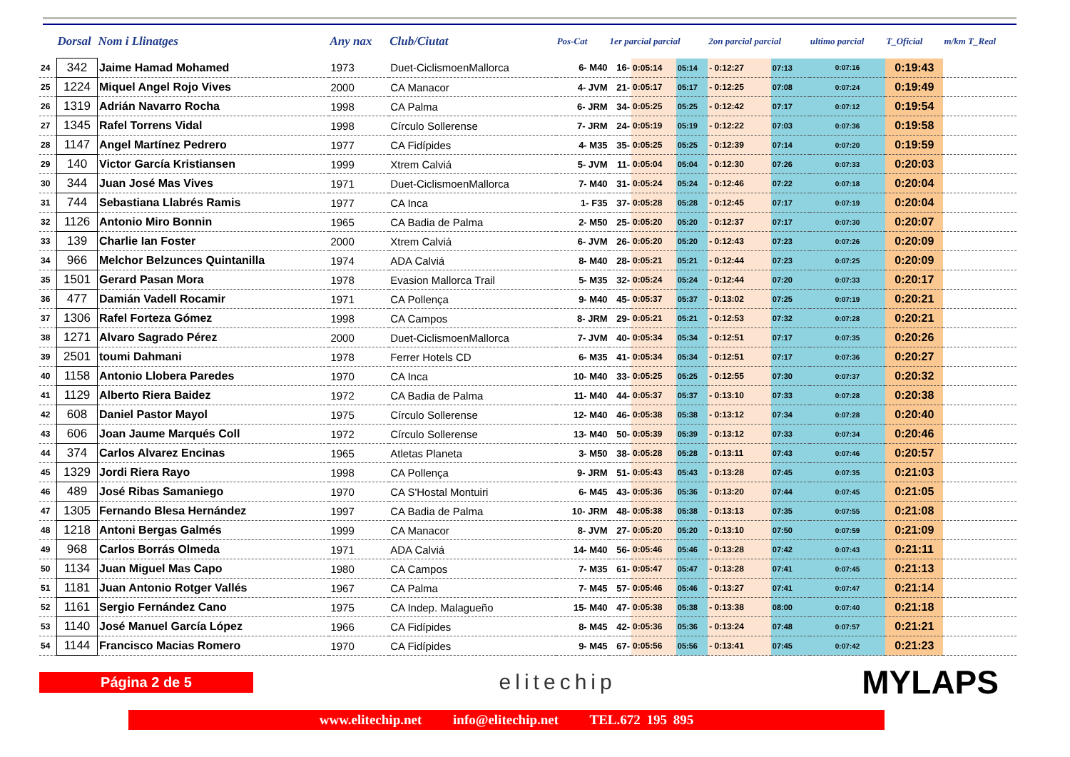| | Dorsal | Nom i Llinatges | Any nax | Club/Ciutat | Pos-Cat | 1er parcial parcial | | | 2on parcial parcial | | ultimo parcial | T_Oficial | m/km T_Real |
| --- | --- | --- | --- | --- | --- | --- | --- | --- | --- | --- | --- | --- | --- |
| 24 | 342 | Jaime Hamad Mohamed | 1973 | Duet-CiclismoenMallorca | 6- M40 | 16- | 0:05:14 | 05:14 | - 0:12:27 | 07:13 | 0:07:16 | 0:19:43 | |
| 25 | 1224 | Miquel Angel Rojo Vives | 2000 | CA Manacor | 4- JVM | 21- | 0:05:17 | 05:17 | - 0:12:25 | 07:08 | 0:07:24 | 0:19:49 | |
| 26 | 1319 | Adrián Navarro Rocha | 1998 | CA Palma | 6- JRM | 34- | 0:05:25 | 05:25 | - 0:12:42 | 07:17 | 0:07:12 | 0:19:54 | |
| 27 | 1345 | Rafel Torrens Vidal | 1998 | Círculo Sollerense | 7- JRM | 24- | 0:05:19 | 05:19 | - 0:12:22 | 07:03 | 0:07:36 | 0:19:58 | |
| 28 | 1147 | Angel Martínez Pedrero | 1977 | CA Fidípides | 4- M35 | 35- | 0:05:25 | 05:25 | - 0:12:39 | 07:14 | 0:07:20 | 0:19:59 | |
| 29 | 140 | Victor García Kristiansen | 1999 | Xtrem Calviá | 5- JVM | 11- | 0:05:04 | 05:04 | - 0:12:30 | 07:26 | 0:07:33 | 0:20:03 | |
| 30 | 344 | Juan José Mas Vives | 1971 | Duet-CiclismoenMallorca | 7- M40 | 31- | 0:05:24 | 05:24 | - 0:12:46 | 07:22 | 0:07:18 | 0:20:04 | |
| 31 | 744 | Sebastiana Llabrés Ramis | 1977 | CA Inca | 1- F35 | 37- | 0:05:28 | 05:28 | - 0:12:45 | 07:17 | 0:07:19 | 0:20:04 | |
| 32 | 1126 | Antonio Miro Bonnin | 1965 | CA Badia de Palma | 2- M50 | 25- | 0:05:20 | 05:20 | - 0:12:37 | 07:17 | 0:07:30 | 0:20:07 | |
| 33 | 139 | Charlie Ian Foster | 2000 | Xtrem Calviá | 6- JVM | 26- | 0:05:20 | 05:20 | - 0:12:43 | 07:23 | 0:07:26 | 0:20:09 | |
| 34 | 966 | Melchor Belzunces Quintanilla | 1974 | ADA Calviá | 8- M40 | 28- | 0:05:21 | 05:21 | - 0:12:44 | 07:23 | 0:07:25 | 0:20:09 | |
| 35 | 1501 | Gerard Pasan Mora | 1978 | Evasion Mallorca Trail | 5- M35 | 32- | 0:05:24 | 05:24 | - 0:12:44 | 07:20 | 0:07:33 | 0:20:17 | |
| 36 | 477 | Damián Vadell Rocamir | 1971 | CA Pollença | 9- M40 | 45- | 0:05:37 | 05:37 | - 0:13:02 | 07:25 | 0:07:19 | 0:20:21 | |
| 37 | 1306 | Rafel Forteza Gómez | 1998 | CA Campos | 8- JRM | 29- | 0:05:21 | 05:21 | - 0:12:53 | 07:32 | 0:07:28 | 0:20:21 | |
| 38 | 1271 | Alvaro Sagrado Pérez | 2000 | Duet-CiclismoenMallorca | 7- JVM | 40- | 0:05:34 | 05:34 | - 0:12:51 | 07:17 | 0:07:35 | 0:20:26 | |
| 39 | 2501 | toumi Dahmani | 1978 | Ferrer Hotels CD | 6- M35 | 41- | 0:05:34 | 05:34 | - 0:12:51 | 07:17 | 0:07:36 | 0:20:27 | |
| 40 | 1158 | Antonio Llobera Paredes | 1970 | CA Inca | 10- M40 | 33- | 0:05:25 | 05:25 | - 0:12:55 | 07:30 | 0:07:37 | 0:20:32 | |
| 41 | 1129 | Alberto Riera Baidez | 1972 | CA Badia de Palma | 11- M40 | 44- | 0:05:37 | 05:37 | - 0:13:10 | 07:33 | 0:07:28 | 0:20:38 | |
| 42 | 608 | Daniel Pastor Mayol | 1975 | Círculo Sollerense | 12- M40 | 46- | 0:05:38 | 05:38 | - 0:13:12 | 07:34 | 0:07:28 | 0:20:40 | |
| 43 | 606 | Joan Jaume Marqués Coll | 1972 | Círculo Sollerense | 13- M40 | 50- | 0:05:39 | 05:39 | - 0:13:12 | 07:33 | 0:07:34 | 0:20:46 | |
| 44 | 374 | Carlos Alvarez Encinas | 1965 | Atletas Planeta | 3- M50 | 38- | 0:05:28 | 05:28 | - 0:13:11 | 07:43 | 0:07:46 | 0:20:57 | |
| 45 | 1329 | Jordi Riera Rayo | 1998 | CA Pollença | 9- JRM | 51- | 0:05:43 | 05:43 | - 0:13:28 | 07:45 | 0:07:35 | 0:21:03 | |
| 46 | 489 | José Ribas Samaniego | 1970 | CA S'Hostal Montuiri | 6- M45 | 43- | 0:05:36 | 05:36 | - 0:13:20 | 07:44 | 0:07:45 | 0:21:05 | |
| 47 | 1305 | Fernando Blesa Hernández | 1997 | CA Badia de Palma | 10- JRM | 48- | 0:05:38 | 05:38 | - 0:13:13 | 07:35 | 0:07:55 | 0:21:08 | |
| 48 | 1218 | Antoni Bergas Galmés | 1999 | CA Manacor | 8- JVM | 27- | 0:05:20 | 05:20 | - 0:13:10 | 07:50 | 0:07:59 | 0:21:09 | |
| 49 | 968 | Carlos Borrás Olmeda | 1971 | ADA Calviá | 14- M40 | 56- | 0:05:46 | 05:46 | - 0:13:28 | 07:42 | 0:07:43 | 0:21:11 | |
| 50 | 1134 | Juan Miguel Mas Capo | 1980 | CA Campos | 7- M35 | 61- | 0:05:47 | 05:47 | - 0:13:28 | 07:41 | 0:07:45 | 0:21:13 | |
| 51 | 1181 | Juan Antonio Rotger Vallés | 1967 | CA Palma | 7- M45 | 57- | 0:05:46 | 05:46 | - 0:13:27 | 07:41 | 0:07:47 | 0:21:14 | |
| 52 | 1161 | Sergio Fernández Cano | 1975 | CA Indep. Malagueño | 15- M40 | 47- | 0:05:38 | 05:38 | - 0:13:38 | 08:00 | 0:07:40 | 0:21:18 | |
| 53 | 1140 | José Manuel García López | 1966 | CA Fidípides | 8- M45 | 42- | 0:05:36 | 05:36 | - 0:13:24 | 07:48 | 0:07:57 | 0:21:21 | |
| 54 | 1144 | Francisco Macias Romero | 1970 | CA Fidípides | 9- M45 | 67- | 0:05:56 | 05:56 | - 0:13:41 | 07:45 | 0:07:42 | 0:21:23 | |
Página 2 de 5
elitechip
MYLAPS
www.elitechip.net info@elitechip.net TEL.672 195 895